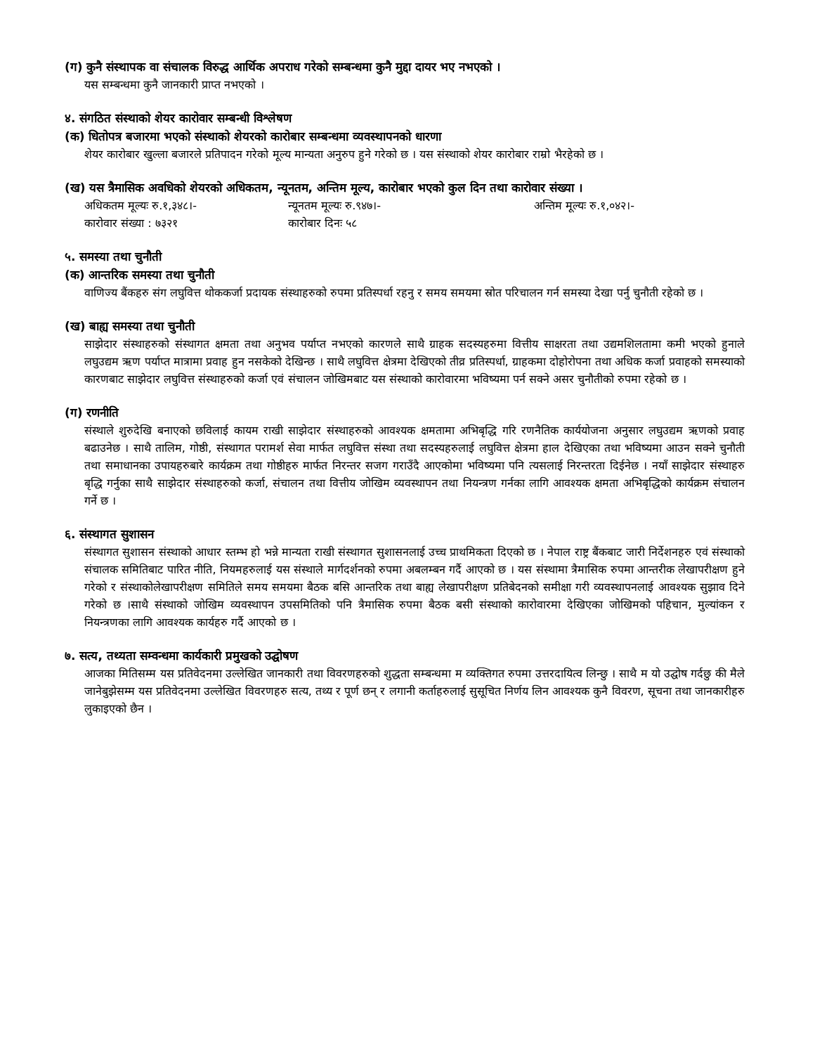(ग) कुनै संस्थापक वा संचालक विरुद्ध आर्थिक अपराध गरेको सम्बन्धमा कुनै मुद्दा दायर भए नभएको ।
यस सम्बन्धमा कुनै जानकारी प्राप्त नभएको ।
४. संगठित संस्थाको शेयर कारोवार सम्बन्धी विश्लेषण
(क) धितोपत्र बजारमा भएको संस्थाको शेयरको कारोबार सम्बन्धमा व्यवस्थापनको धारणा
शेयर कारोबार खुल्ला बजारले प्रतिपादन गरेको मूल्य मान्यता अनुरुप हुने गरेको छ । यस संस्थाको शेयर कारोबार राम्रो भैरहेको छ ।
(ख) यस त्रैमासिक अवधिको शेयरको अधिकतम, न्यूनतम, अन्तिम मूल्य, कारोबार भएको कुल दिन तथा कारोवार संख्या ।
अधिकतम मूल्यः रु.१,३४८।- न्यूनतम मूल्यः रु.९४७।- अन्तिम मूल्यः रु.१,०४२।-
कारोवार संख्या : ७३२१ कारोबार दिनः ५८
५. समस्या तथा चुनौती
(क) आन्तरिक समस्या तथा चुनौती
वाणिज्य बैंकहरु संग लघुवित्त थोककर्जा प्रदायक संस्थाहरुको रुपमा प्रतिस्पर्धा रहनु र समय समयमा स्रोत परिचालन गर्न समस्या देखा पर्नु चुनौती रहेको छ ।
(ख) बाह्य समस्या तथा चुनौती
साझेदार संस्थाहरुको संस्थागत क्षमता तथा अनुभव पर्याप्त नभएको कारणले साथै ग्राहक सदस्यहरुमा वित्तीय साक्षरता तथा उद्यमशिलतामा कमी भएको हुनाले लघुउद्यम ऋण पर्याप्त मात्रामा प्रवाह हुन नसकेको देखिन्छ । साथै लघुवित्त क्षेत्रमा देखिएको तीव्र प्रतिस्पर्धा, ग्राहकमा दोहोरोपना तथा अधिक कर्जा प्रवाहको समस्याको कारणबाट साझेदार लघुवित्त संस्थाहरुको कर्जा एवं संचालन जोखिमबाट यस संस्थाको कारोवारमा भविष्यमा पर्न सक्ने असर चुनौतीको रुपमा रहेको छ ।
(ग) रणनीति
संस्थाले शुरुदेखि बनाएको छविलाई कायम राखी साझेदार संस्थाहरुको आवश्यक क्षमतामा अभिबृद्धि गरि रणनैतिक कार्ययोजना अनुसार लघुउद्यम ऋणको प्रवाह बढाउनेछ । साथै तालिम, गोष्ठी, संस्थागत परामर्श सेवा मार्फत लघुवित्त संस्था तथा सदस्यहरुलाई लघुवित्त क्षेत्रमा हाल देखिएका तथा भविष्यमा आउन सक्ने चुनौती तथा समाधानका उपायहरुबारे कार्यक्रम तथा गोष्ठीहरु मार्फत निरन्तर सजग गराउँदै आएकोमा भविष्यमा पनि त्यसलाई निरन्तरता दिईनेछ । नयाँ साझेदार संस्थाहरु बृद्धि गर्नुका साथै साझेदार संस्थाहरुको कर्जा, संचालन तथा वित्तीय जोखिम व्यवस्थापन तथा नियन्त्रण गर्नका लागि आवश्यक क्षमता अभिबृद्धिको कार्यक्रम संचालन गर्ने छ ।
६. संस्थागत सुशासन
संस्थागत सुशासन संस्थाको आधार स्तम्भ हो भन्ने मान्यता राखी संस्थागत सुशासनलाई उच्च प्राथमिकता दिएको छ । नेपाल राष्ट्र बैंकबाट जारी निर्देशनहरु एवं संस्थाको संचालक समितिबाट पारित नीति, नियमहरुलाई यस संस्थाले मार्गदर्शनको रुपमा अबलम्बन गर्दै आएको छ । यस संस्थामा त्रैमासिक रुपमा आन्तरीक लेखापरीक्षण हुने गरेको र संस्थाकोलेखापरीक्षण समितिले समय समयमा बैठक बसि आन्तरिक तथा बाह्य लेखापरीक्षण प्रतिबेदनको समीक्षा गरी व्यवस्थापनलाई आवश्यक सुझाव दिने गरेको छ ।साथै संस्थाको जोखिम व्यवस्थापन उपसमितिको पनि त्रैमासिक रुपमा बैठक बसी संस्थाको कारोवारमा देखिएका जोखिमको पहिचान, मुल्यांकन र नियन्त्रणका लागि आवश्यक कार्यहरु गर्दै आएको छ ।
७. सत्य, तथ्यता सम्वन्धमा कार्यकारी प्रमुखको उद्घोषण
आजका मितिसम्म यस प्रतिवेदनमा उल्लेखित जानकारी तथा विवरणहरुको शुद्धता सम्बन्धमा म व्यक्तिगत रुपमा उत्तरदायित्व लिन्छु । साथै म यो उद्घोष गर्दछु की मैले जानेबुझेसम्म यस प्रतिवेदनमा उल्लेखित विवरणहरु सत्य, तथ्य र पूर्ण छन् र लगानी कर्ताहरुलाई सुसूचित निर्णय लिन आवश्यक कुनै विवरण, सूचना तथा जानकारीहरु लुकाइएको छैन ।